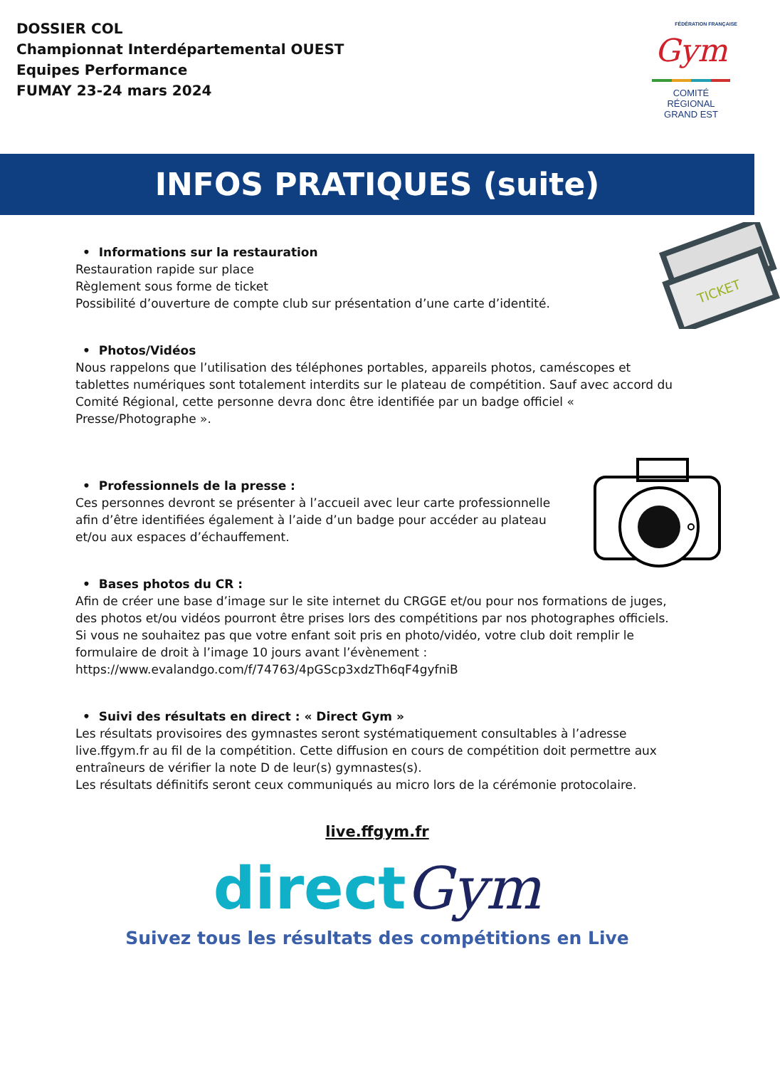DOSSIER COL
Championnat Interdépartemental OUEST
Equipes Performance
FUMAY 23-24 mars 2024
FÉDÉRATION FRANÇAISE
Gym
COMITÉ
RÉGIONAL
GRAND EST
INFOS PRATIQUES (suite)
• Informations sur la restauration
Restauration rapide sur place
Règlement sous forme de ticket
Possibilité d’ouverture de compte club sur présentation d’une carte d’identité.
TICKET
• Photos/Vidéos
Nous rappelons que l’utilisation des téléphones portables, appareils photos, caméscopes et tablettes numériques sont totalement interdits sur le plateau de compétition. Sauf avec accord du Comité Régional, cette personne devra donc être identifiée par un badge officiel « Presse/Photographe ».
• Professionnels de la presse :
Ces personnes devront se présenter à l’accueil avec leur carte professionnelle afin d’être identifiées également à l’aide d’un badge pour accéder au plateau et/ou aux espaces d’échauffement.
• Bases photos du CR :
Afin de créer une base d’image sur le site internet du CRGGE et/ou pour nos formations de juges, des photos et/ou vidéos pourront être prises lors des compétitions par nos photographes officiels.
Si vous ne souhaitez pas que votre enfant soit pris en photo/vidéo, votre club doit remplir le formulaire de droit à l’image 10 jours avant l’évènement :
https://www.evalandgo.com/f/74763/4pGScp3xdzTh6qF4gyfniB
• Suivi des résultats en direct : « Direct Gym »
Les résultats provisoires des gymnastes seront systématiquement consultables à l’adresse live.ffgym.fr au fil de la compétition. Cette diffusion en cours de compétition doit permettre aux entraîneurs de vérifier la note D de leur(s) gymnastes(s).
Les résultats définitifs seront ceux communiqués au micro lors de la cérémonie protocolaire.
live.ffgym.fr
direct Gym
Suivez tous les résultats des compétitions en Live